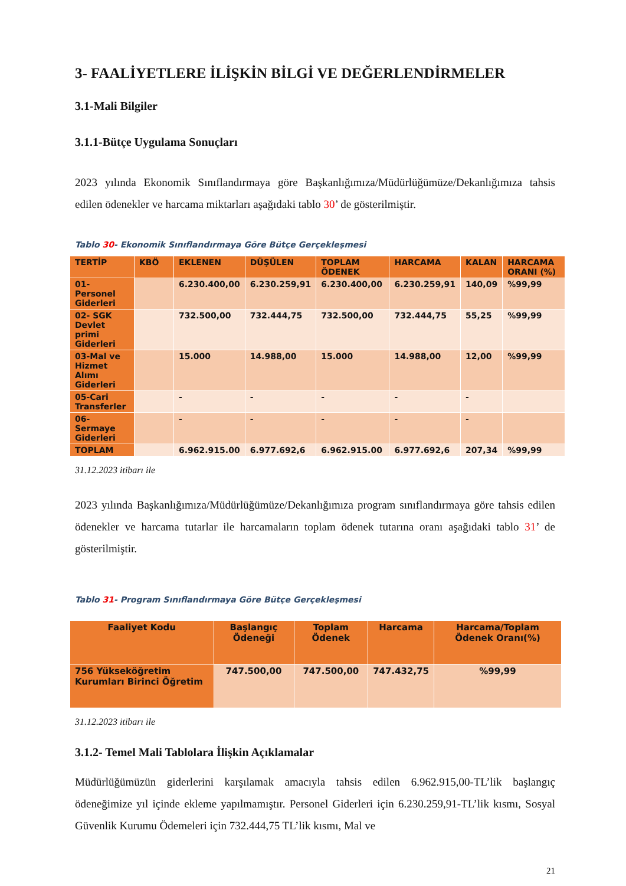3- FAALİYETLERE İLİŞKİN BİLGİ VE DEĞERLENDİRMELER
3.1-Mali Bilgiler
3.1.1-Bütçe Uygulama Sonuçları
2023 yılında Ekonomik Sınıflandırmaya göre Başkanlığımıza/Müdürlüğümüze/Dekanlığımıza tahsis edilen ödenekler ve harcama miktarları aşağıdaki tablo 30’ de gösterilmiştir.
Tablo 30- Ekonomik Sınıflandırmaya Göre Bütçe Gerçekleşmesi
| TERTİP | KBÖ | EKLENEN | DÜŞÜLEN | TOPLAM ÖDENEK | HARCAMA | KALAN | HARCAMA ORANI (%) |
| --- | --- | --- | --- | --- | --- | --- | --- |
| 01-Personel Giderleri | | 6.230.400,00 | 6.230.259,91 | 6.230.400,00 | 6.230.259,91 | 140,09 | %99,99 |
| 02- SGK Devlet primi Giderleri | | 732.500,00 | 732.444,75 | 732.500,00 | 732.444,75 | 55,25 | %99,99 |
| 03-Mal ve Hizmet Alımı Giderleri | | 15.000 | 14.988,00 | 15.000 | 14.988,00 | 12,00 | %99,99 |
| 05-Cari Transferler | | - | - | - | - | - | |
| 06-Sermaye Giderleri | | - | - | - | - | - | |
| TOPLAM | | 6.962.915.00 | 6.977.692,6 | 6.962.915.00 | 6.977.692,6 | 207,34 | %99,99 |
31.12.2023 itibarı ile
2023 yılında Başkanlığımıza/Müdürlüğümüze/Dekanlığımıza program sınıflandırmaya göre tahsis edilen ödenekler ve harcama tutarlar ile harcamaların toplam ödenek tutarına oranı aşağıdaki tablo 31’ de gösterilmiştir.
Tablo 31- Program Sınıflandırmaya Göre Bütçe Gerçekleşmesi
| Faaliyet Kodu | Başlangıç Ödeneği | Toplam Ödenek | Harcama | Harcama/Toplam Ödenek Oranı(%) |
| --- | --- | --- | --- | --- |
| 756 Yükseköğretim Kurumları Birinci Öğretim | 747.500,00 | 747.500,00 | 747.432,75 | %99,99 |
31.12.2023 itibarı ile
3.1.2- Temel Mali Tablolara İlişkin Açıklamalar
Müdürlüğümüzün giderlerini karşılamak amacıyla tahsis edilen 6.962.915,00-TL’lik başlangıç ödeneğimize yıl içinde ekleme yapılmamıştır. Personel Giderleri için 6.230.259,91-TL’lik kısmı, Sosyal Güvenlik Kurumu Ödemeleri için 732.444,75 TL’lik kısmı, Mal ve
21